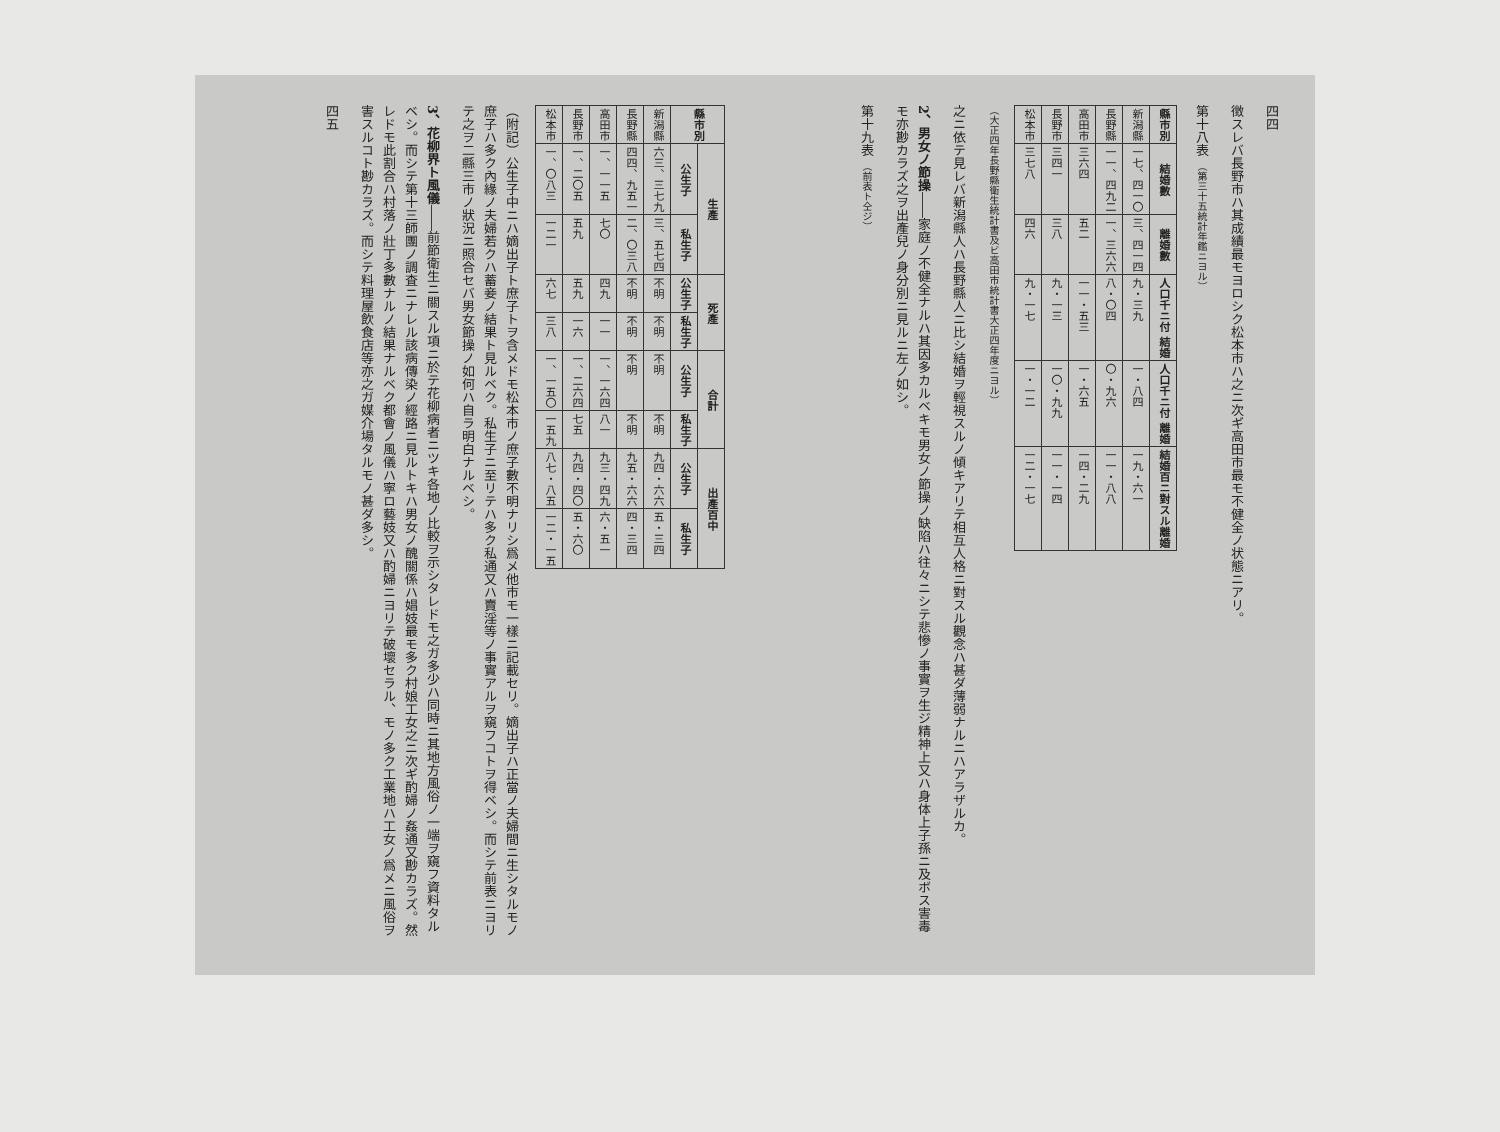四四
徴スレバ長野市ハ其成績最モヨロシク松本市ハ之ニ次ギ高田市最モ不健全ノ状態ニアリ。
第十八表 （第三十五統計年鑑ニヨル）
| 縣市別 | 結婚數 | 離婚數 | 人口千ニ付 結婚 | 人口千ニ付 離婚 | 結婚百ニ對スル離婚 |
| --- | --- | --- | --- | --- | --- |
| 新潟縣 | 一七、四一〇 | 三、四一四 | 九・三九 | 一・八四 | 一九・六一 |
| 長野縣 | 一一、四九二 | 一、三六六 | 八・〇四 | 〇・九六 | 一一・八八 |
| 高田市 | 三六四 | 五二 | 一一・五三 | 一・六五 | 一四・二九 |
| 長野市 | 三四一 | 三八 | 九・一三 | 一〇・九九 | 一一・一四 |
| 松本市 | 三七八 | 四六 | 九・一七 | 一・一二 | 一二・一七 |
（大正四年長野縣衛生統計書及ビ高田市統計書大正四年度ニヨル）
之ニ依テ見レバ新潟縣人ハ長野縣人ニ比シ結婚ヲ輕視スルノ傾キアリテ相互人格ニ對スル觀念ハ甚ダ薄弱ナルニハアラザルカ。
2、男女ノ節操――家庭ノ不健全ナルハ其因多カルベキモ男女ノ節操ノ缺陷ハ往々ニシテ悲慘ノ事實ヲ生ジ精神上又ハ身体上子孫ニ及ボス害毒モ亦尠カラズ之ヲ出產兒ノ身分別ニ見ルニ左ノ如シ。
第十九表 （前表ト仝ジ）
| 縣市別 | 生產 | | 死產 | | 合計 | | 出產百中 | |
| --- | --- | --- | --- | --- | --- | --- | --- | --- |
| | 公生子 | 私生子 | 公生子 | 私生子 | 公生子 | 私生子 | 公生子 | 私生子 |
| 新潟縣 | 六三、三七九 | 三、五七四 | 不明 | 不明 | 不明 | 不明 | 九四・六六 | 五・三四 |
| 長野縣 | 四四、九五一 | 二、〇三八 | 不明 | 不明 | 不明 | 不明 | 九五・六六 | 四・三四 |
| 高田市 | 一、一一五 | 七〇 | 四九 | 一一 | 一、一六四 | 八一 | 九三・四九 | 六・五一 |
| 長野市 | 一、二〇五 | 五九 | 五九 | 一六 | 一、二六四 | 七五 | 九四・四〇 | 五・六〇 |
| 松本市 | 一、〇八三 | 一二一 | 六七 | 三八 | 一、一五〇 | 一五九 | 八七・八五 | 一二・一五 |
（附記）公生子中ニハ嫡出子ト庶子トヲ含メドモ松本市ノ庶子數不明ナリシ爲メ他市モ一樣ニ記載セリ。嫡出子ハ正當ノ夫婦間ニ生シタルモノ庶子ハ多ク內緣ノ夫婦若クハ蓄妾ノ結果ト見ルベク。私生子ニ至リテハ多ク私通又ハ賣淫等ノ事實アルヲ窺フコトヲ得ベシ。而シテ前表ニヨリテ之ヲ二縣三市ノ狀況ニ照合セバ男女節操ノ如何ハ自ラ明白ナルベシ。
3、花柳界ト風儀――前節衛生ニ關スル項ニ於テ花柳病者ニツキ各地ノ比較ヲ示シタレドモ之ガ多少ハ同時ニ其地方風俗ノ一端ヲ窺フ資料タルベシ。而シテ第十三師團ノ調査ニナレル該病傳染ノ經路ニ見ルトキハ男女ノ醜關係ハ娼妓最モ多ク村娘工女之ニ次ギ酌婦ノ姦通又尠カラズ。然レドモ此割合ハ村落ノ壯丁多數ナルノ結果ナルベク都會ノ風儀ハ寧ロ藝妓又ハ酌婦ニヨリテ破壞セラル、モノ多ク工業地ハ工女ノ爲メニ風俗ヲ害スルコト尠カラズ。而シテ料理屋飲食店等亦之ガ媒介場タルモノ甚ダ多シ。
四五